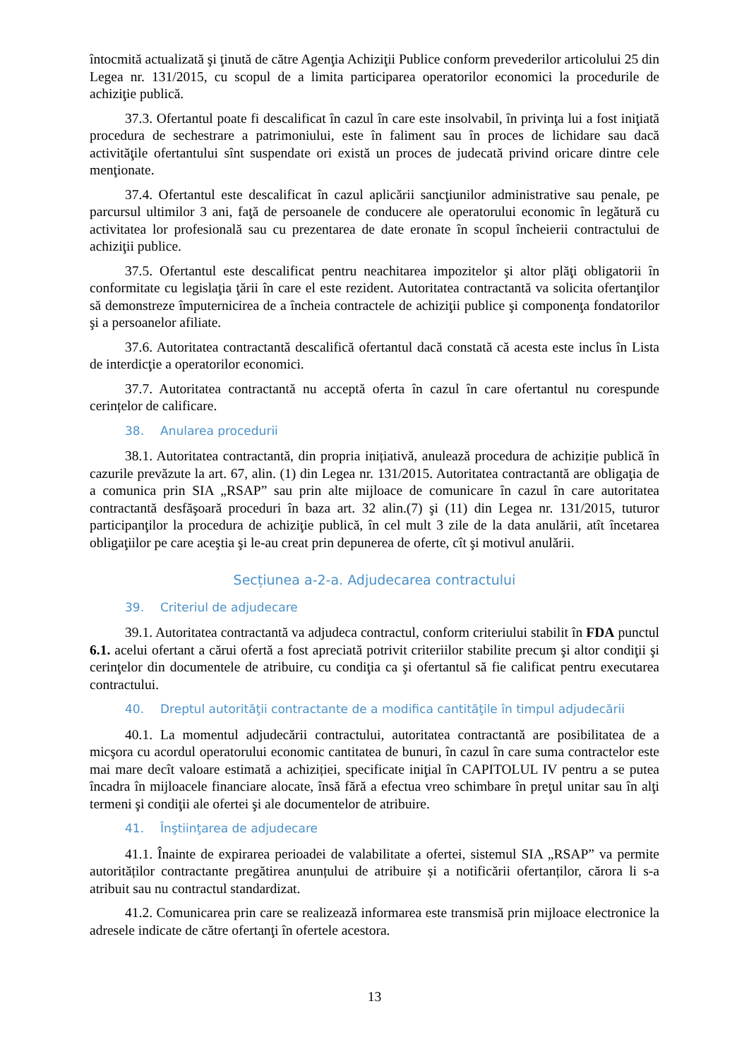întocmită actualizată şi ţinută de către Agenţia Achiziţii Publice conform prevederilor articolului 25 din Legea nr. 131/2015, cu scopul de a limita participarea operatorilor economici la procedurile de achiziţie publică.
37.3. Ofertantul poate fi descalificat în cazul în care este insolvabil, în privinţa lui a fost iniţiată procedura de sechestrare a patrimoniului, este în faliment sau în proces de lichidare sau dacă activităţile ofertantului sînt suspendate ori există un proces de judecată privind oricare dintre cele menţionate.
37.4. Ofertantul este descalificat în cazul aplicării sancţiunilor administrative sau penale, pe parcursul ultimilor 3 ani, faţă de persoanele de conducere ale operatorului economic în legătură cu activitatea lor profesională sau cu prezentarea de date eronate în scopul încheierii contractului de achiziţii publice.
37.5. Ofertantul este descalificat pentru neachitarea impozitelor şi altor plăţi obligatorii în conformitate cu legislaţia ţării în care el este rezident. Autoritatea contractantă va solicita ofertanţilor să demonstreze împuternicirea de a încheia contractele de achiziţii publice şi componenţa fondatorilor şi a persoanelor afiliate.
37.6. Autoritatea contractantă descalifică ofertantul dacă constată că acesta este inclus în Lista de interdicţie a operatorilor economici.
37.7. Autoritatea contractantă nu acceptă oferta în cazul în care ofertantul nu corespunde cerințelor de calificare.
38. Anularea procedurii
38.1. Autoritatea contractantă, din propria inițiativă, anulează procedura de achiziție publică în cazurile prevăzute la art. 67, alin. (1) din Legea nr. 131/2015. Autoritatea contractantă are obligaţia de a comunica prin SIA „RSAP” sau prin alte mijloace de comunicare în cazul în care autoritatea contractantă desfăşoară proceduri în baza art. 32 alin.(7) şi (11) din Legea nr. 131/2015, tuturor participanţilor la procedura de achiziţie publică, în cel mult 3 zile de la data anulării, atît încetarea obligaţiilor pe care aceştia şi le-au creat prin depunerea de oferte, cît şi motivul anulării.
Secțiunea a-2-a. Adjudecarea contractului
39. Criteriul de adjudecare
39.1. Autoritatea contractantă va adjudeca contractul, conform criteriului stabilit în FDA punctul 6.1. acelui ofertant a cărui ofertă a fost apreciată potrivit criteriilor stabilite precum şi altor condiţii şi cerinţelor din documentele de atribuire, cu condiţia ca şi ofertantul să fie calificat pentru executarea contractului.
40. Dreptul autorităţii contractante de a modifica cantităţile în timpul adjudecării
40.1. La momentul adjudecării contractului, autoritatea contractantă are posibilitatea de a micşora cu acordul operatorului economic cantitatea de bunuri, în cazul în care suma contractelor este mai mare decît valoare estimată a achiziției, specificate iniţial în CAPITOLUL IV pentru a se putea încadra în mijloacele financiare alocate, însă fără a efectua vreo schimbare în preţul unitar sau în alţi termeni şi condiţii ale ofertei şi ale documentelor de atribuire.
41. Înştiinţarea de adjudecare
41.1. Înainte de expirarea perioadei de valabilitate a ofertei, sistemul SIA „RSAP” va permite autorităților contractante pregătirea anunțului de atribuire și a notificării ofertanților, cărora li s-a atribuit sau nu contractul standardizat.
41.2. Comunicarea prin care se realizează informarea este transmisă prin mijloace electronice la adresele indicate de către ofertanţi în ofertele acestora.
13